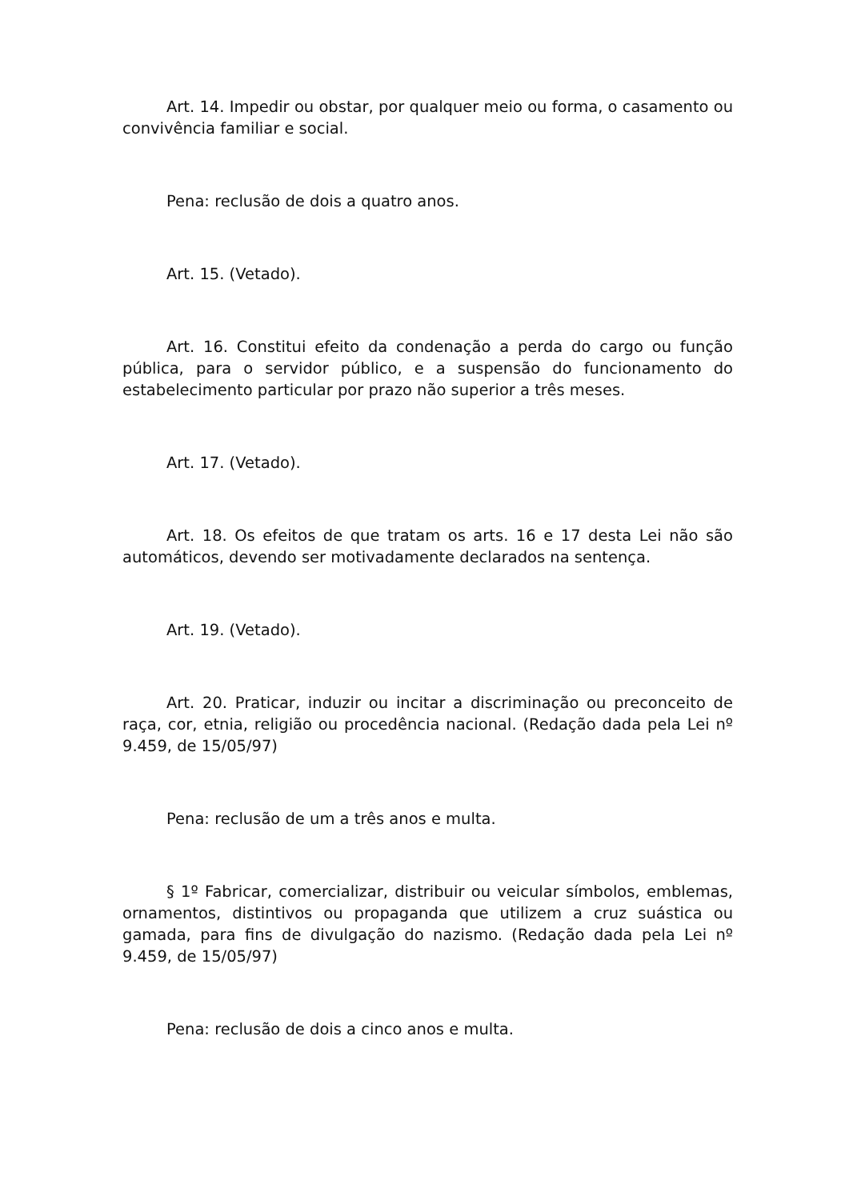Art. 14. Impedir ou obstar, por qualquer meio ou forma, o casamento ou convivência familiar e social.
Pena: reclusão de dois a quatro anos.
Art. 15. (Vetado).
Art. 16. Constitui efeito da condenação a perda do cargo ou função pública, para o servidor público, e a suspensão do funcionamento do estabelecimento particular por prazo não superior a três meses.
Art. 17. (Vetado).
Art. 18. Os efeitos de que tratam os arts. 16 e 17 desta Lei não são automáticos, devendo ser motivadamente declarados na sentença.
Art. 19. (Vetado).
Art. 20. Praticar, induzir ou incitar a discriminação ou preconceito de raça, cor, etnia, religião ou procedência nacional. (Redação dada pela Lei nº 9.459, de 15/05/97)
Pena: reclusão de um a três anos e multa.
§ 1º Fabricar, comercializar, distribuir ou veicular símbolos, emblemas, ornamentos, distintivos ou propaganda que utilizem a cruz suástica ou gamada, para fins de divulgação do nazismo. (Redação dada pela Lei nº 9.459, de 15/05/97)
Pena: reclusão de dois a cinco anos e multa.